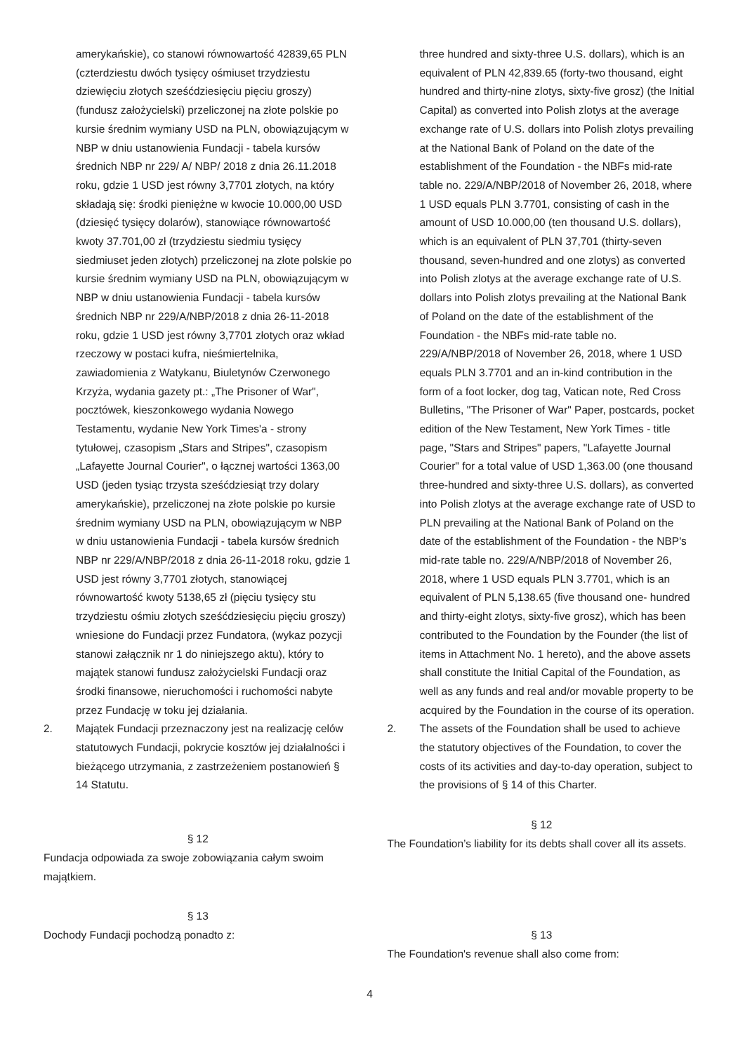amerykańskie), co stanowi równowartość 42839,65 PLN (czterdziestu dwóch tysięcy ośmiuset trzydziestu dziewięciu złotych sześćdziesięciu pięciu groszy) (fundusz założycielski) przeliczonej na złote polskie po kursie średnim wymiany USD na PLN, obowiązującym w NBP w dniu ustanowienia Fundacji - tabela kursów średnich NBP nr 229/ A/ NBP/ 2018 z dnia 26.11.2018 roku, gdzie 1 USD jest równy 3,7701 złotych, na który składają się: środki pieniężne w kwocie 10.000,00 USD (dziesięć tysięcy dolarów), stanowiące równowartość kwoty 37.701,00 zł (trzydziestu siedmiu tysięcy siedmiuset jeden złotych) przeliczonej na złote polskie po kursie średnim wymiany USD na PLN, obowiązującym w NBP w dniu ustanowienia Fundacji - tabela kursów średnich NBP nr 229/A/NBP/2018 z dnia 26-11-2018 roku, gdzie 1 USD jest równy 3,7701 złotych oraz wkład rzeczowy w postaci kufra, nieśmiertelnika, zawiadomienia z Watykanu, Biuletynów Czerwonego Krzyża, wydania gazety pt.: „The Prisoner of War", pocztówek, kieszonkowego wydania Nowego Testamentu, wydanie New York Times'a - strony tytułowej, czasopism „Stars and Stripes", czasopism „Lafayette Journal Courier", o łącznej wartości 1363,00 USD (jeden tysiąc trzysta sześćdziesiąt trzy dolary amerykańskie), przeliczonej na złote polskie po kursie średnim wymiany USD na PLN, obowiązującym w NBP w dniu ustanowienia Fundacji - tabela kursów średnich NBP nr 229/A/NBP/2018 z dnia 26-11-2018 roku, gdzie 1 USD jest równy 3,7701 złotych, stanowiącej równowartość kwoty 5138,65 zł (pięciu tysięcy stu trzydziestu ośmiu złotych sześćdziesięciu pięciu groszy) wniesione do Fundacji przez Fundatora, (wykaz pozycji stanowi załącznik nr 1 do niniejszego aktu), który to majątek stanowi fundusz założycielski Fundacji oraz środki finansowe, nieruchomości i ruchomości nabyte przez Fundację w toku jej działania.
2. Majątek Fundacji przeznaczony jest na realizację celów statutowych Fundacji, pokrycie kosztów jej działalności i bieżącego utrzymania, z zastrzeżeniem postanowień § 14 Statutu.
three hundred and sixty-three U.S. dollars), which is an equivalent of PLN 42,839.65 (forty-two thousand, eight hundred and thirty-nine zlotys, sixty-five grosz) (the Initial Capital) as converted into Polish zlotys at the average exchange rate of U.S. dollars into Polish zlotys prevailing at the National Bank of Poland on the date of the establishment of the Foundation - the NBFs mid-rate table no. 229/A/NBP/2018 of November 26, 2018, where 1 USD equals PLN 3.7701, consisting of cash in the amount of USD 10.000,00 (ten thousand U.S. dollars), which is an equivalent of PLN 37,701 (thirty-seven thousand, seven-hundred and one zlotys) as converted into Polish zlotys at the average exchange rate of U.S. dollars into Polish zlotys prevailing at the National Bank of Poland on the date of the establishment of the Foundation - the NBFs mid-rate table no. 229/A/NBP/2018 of November 26, 2018, where 1 USD equals PLN 3.7701 and an in-kind contribution in the form of a foot locker, dog tag, Vatican note, Red Cross Bulletins, "The Prisoner of War" Paper, postcards, pocket edition of the New Testament, New York Times - title page, "Stars and Stripes" papers, "Lafayette Journal Courier" for a total value of USD 1,363.00 (one thousand three-hundred and sixty-three U.S. dollars), as converted into Polish zlotys at the average exchange rate of USD to PLN prevailing at the National Bank of Poland on the date of the establishment of the Foundation - the NBP's mid-rate table no. 229/A/NBP/2018 of November 26, 2018, where 1 USD equals PLN 3.7701, which is an equivalent of PLN 5,138.65 (five thousand one- hundred and thirty-eight zlotys, sixty-five grosz), which has been contributed to the Foundation by the Founder (the list of items in Attachment No. 1 hereto), and the above assets shall constitute the Initial Capital of the Foundation, as well as any funds and real and/or movable property to be acquired by the Foundation in the course of its operation.
2. The assets of the Foundation shall be used to achieve the statutory objectives of the Foundation, to cover the costs of its activities and day-to-day operation, subject to the provisions of § 14 of this Charter.
§ 12
Fundacja odpowiada za swoje zobowiązania całym swoim majątkiem.
§ 12
The Foundation’s liability for its debts shall cover all its assets.
§ 13
Dochody Fundacji pochodzą ponadto z:
§ 13
The Foundation's revenue shall also come from:
4